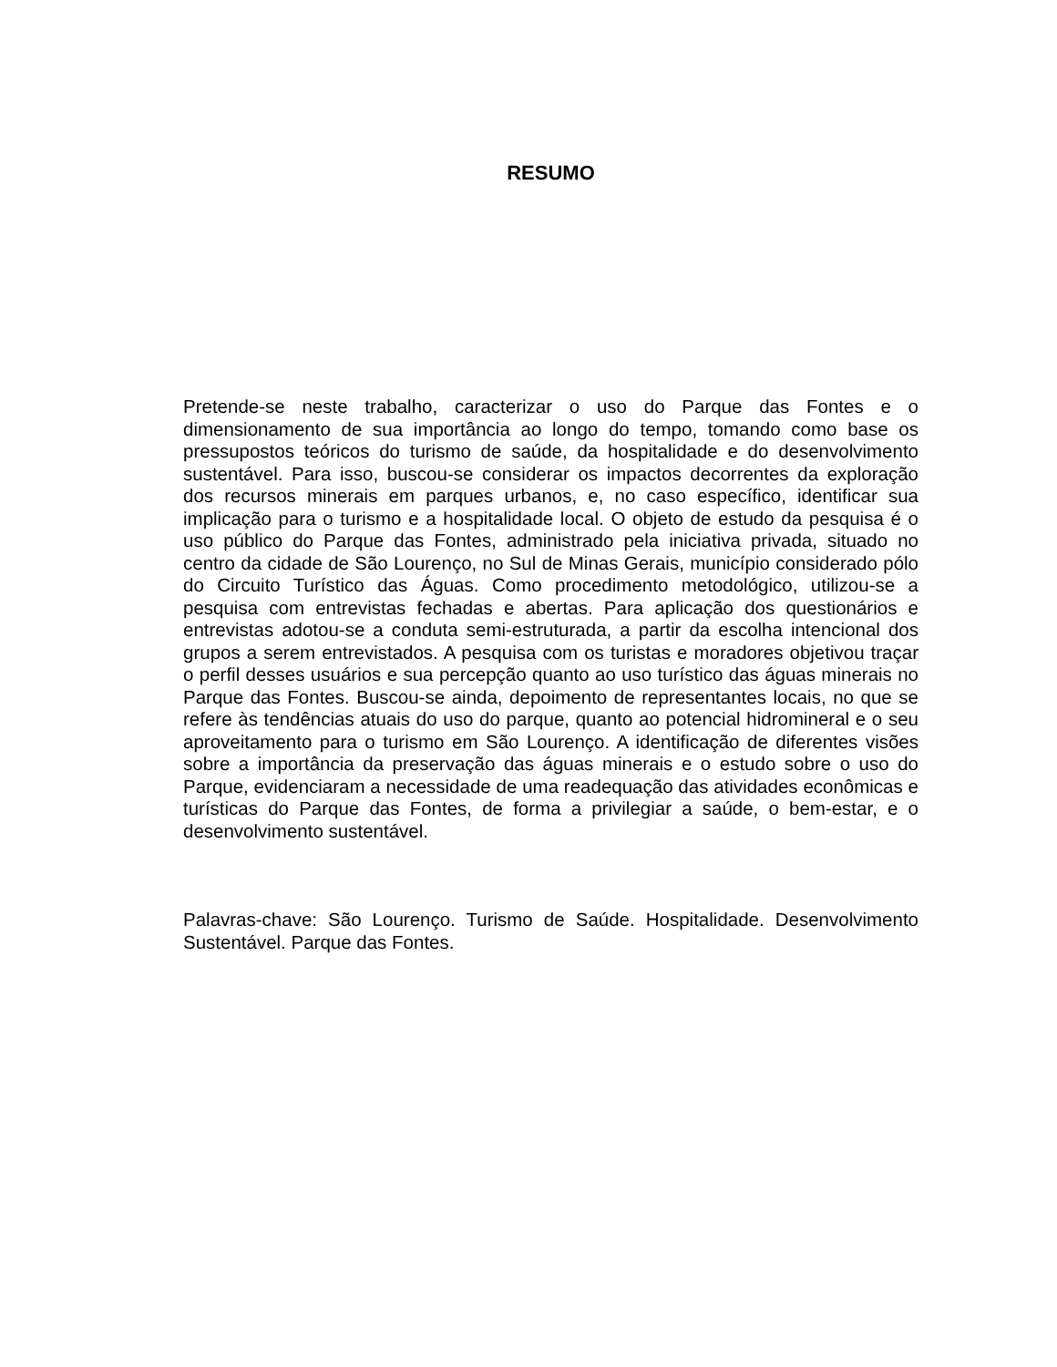RESUMO
Pretende-se neste trabalho, caracterizar o uso do Parque das Fontes e o dimensionamento de sua importância ao longo do tempo, tomando como base os pressupostos teóricos do turismo de saúde, da hospitalidade e do desenvolvimento sustentável. Para isso, buscou-se considerar os impactos decorrentes da exploração dos recursos minerais em parques urbanos, e, no caso específico, identificar sua implicação para o turismo e a hospitalidade local. O objeto de estudo da pesquisa é o uso público do Parque das Fontes, administrado pela iniciativa privada, situado no centro da cidade de São Lourenço, no Sul de Minas Gerais, município considerado pólo do Circuito Turístico das Águas. Como procedimento metodológico, utilizou-se a pesquisa com entrevistas fechadas e abertas. Para aplicação dos questionários e entrevistas adotou-se a conduta semi-estruturada, a partir da escolha intencional dos grupos a serem entrevistados. A pesquisa com os turistas e moradores objetivou traçar o perfil desses usuários e sua percepção quanto ao uso turístico das águas minerais no Parque das Fontes. Buscou-se ainda, depoimento de representantes locais, no que se refere às tendências atuais do uso do parque, quanto ao potencial hidromineral e o seu aproveitamento para o turismo em São Lourenço. A identificação de diferentes visões sobre a importância da preservação das águas minerais e o estudo sobre o uso do Parque, evidenciaram a necessidade de uma readequação das atividades econômicas e turísticas do Parque das Fontes, de forma a privilegiar a saúde, o bem-estar, e o desenvolvimento sustentável.
Palavras-chave: São Lourenço. Turismo de Saúde. Hospitalidade. Desenvolvimento Sustentável. Parque das Fontes.